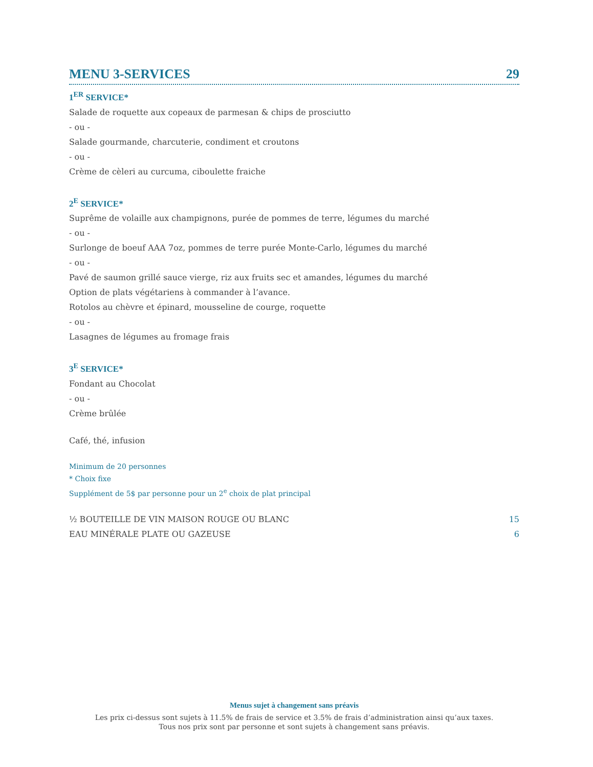MENU 3-SERVICES 29
1<sup>ER</sup> SERVICE*
Salade de roquette aux copeaux de parmesan & chips de prosciutto
- ou -
Salade gourmande, charcuterie, condiment et croutons
- ou -
Crème de cèleri au curcuma, ciboulette fraiche
2<sup>E</sup> SERVICE*
Suprême de volaille aux champignons, purée de pommes de terre, légumes du marché
- ou -
Surlonge de boeuf AAA 7oz, pommes de terre purée Monte-Carlo, légumes du marché
- ou -
Pavé de saumon grillé sauce vierge, riz aux fruits sec et amandes, légumes du marché
Option de plats végétariens à commander à l’avance.
Rotolos au chèvre et épinard, mousseline de courge, roquette
- ou -
Lasagnes de légumes au fromage frais
3<sup>E</sup> SERVICE*
Fondant au Chocolat
- ou -
Crème brûlée
Café, thé, infusion
Minimum de 20 personnes
* Choix fixe
Supplément de 5$ par personne pour un 2<sup>e</sup> choix de plat principal
½ BOUTEILLE DE VIN MAISON ROUGE OU BLANC 15
EAU MINÉRALE PLATE OU GAZEUSE 6
Menus sujet à changement sans préavis
Les prix ci-dessus sont sujets à 11.5% de frais de service et 3.5% de frais d’administration ainsi qu’aux taxes.
Tous nos prix sont par personne et sont sujets à changement sans préavis.